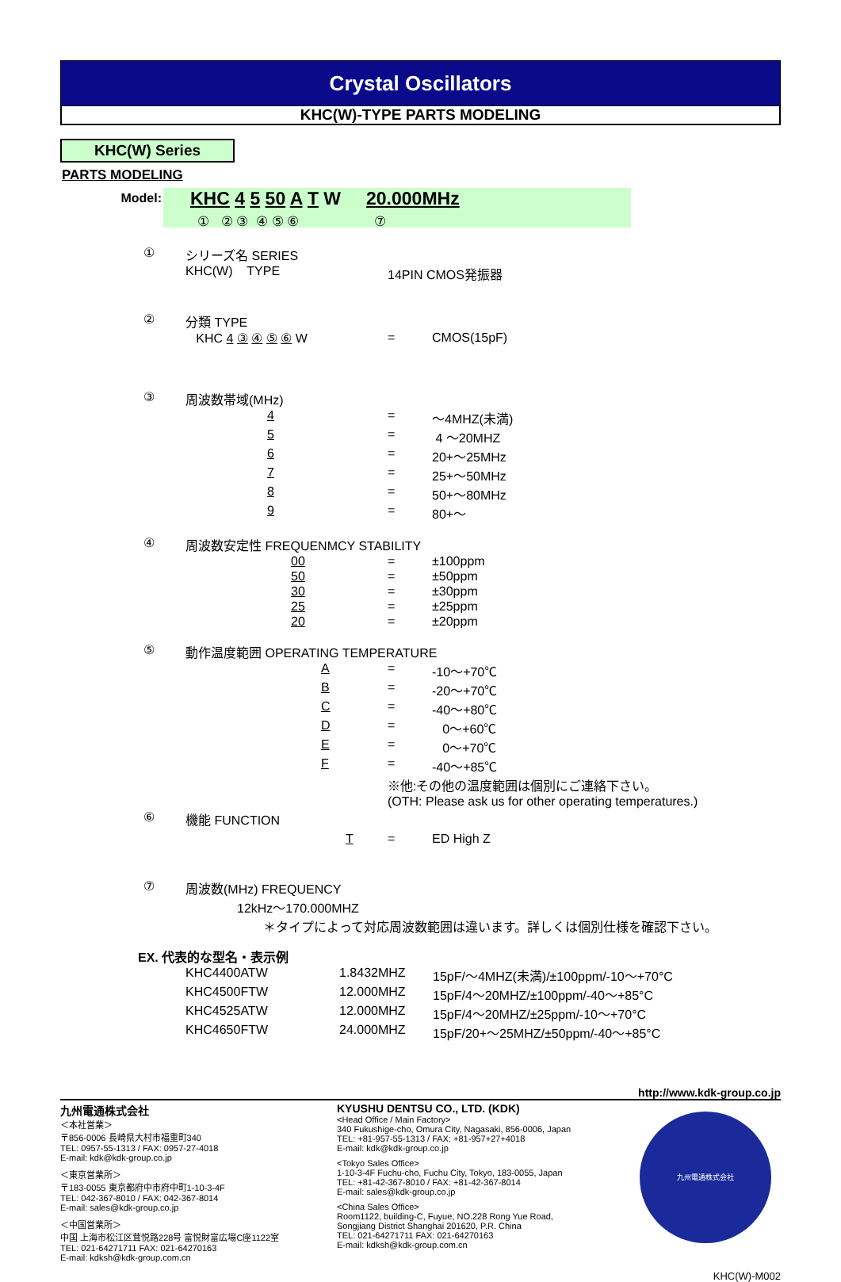Crystal Oscillators
KHC(W)-TYPE PARTS MODELING
KHC(W) Series
PARTS MODELING
Model:
KHC 4 5 50 A T W 20.000MHz
① ② ③ ④ ⑤ ⑥ ⑦
| ① | シリーズ名 SERIES | | |
| | KHC(W) TYPE | 14PIN CMOS発振器 | |
| ② | 分類 TYPE | | |
| | KHC 4 ③ ④ ⑤ ⑥ W | = | CMOS(15pF) |
| ③ | 周波数帯域(MHz) | | |
| | 4 | = | ～4MHZ(未満) |
| | 5 | = | 4 ～20MHZ |
| | 6 | = | 20+～25MHz |
| | 7 | = | 25+～50MHz |
| | 8 | = | 50+～80MHz |
| | 9 | = | 80+～ |
| ④ | 周波数安定性 FREQUENMCY STABILITY | | |
| | 00 | = | ±100ppm |
| | 50 | = | ±50ppm |
| | 30 | = | ±30ppm |
| | 25 | = | ±25ppm |
| | 20 | = | ±20ppm |
| ⑤ | 動作温度範囲 OPERATING TEMPERATURE | | |
| | A | = | -10～+70℃ |
| | B | = | -20～+70℃ |
| | C | = | -40～+80℃ |
| | D | = | 0～+60℃ |
| | E | = | 0～+70℃ |
| | F | = | -40～+85℃ |
| | | ※他:その他の温度範囲は個別にご連絡下さい。 | |
| | | (OTH: Please ask us for other operating temperatures.) | |
| ⑥ | 機能 FUNCTION | | |
| | T | = | ED High Z |
| ⑦ | 周波数(MHz) FREQUENCY | | |
| | 12kHz～170.000MHZ | | |
| | ＊タイプによって対応周波数範囲は違います。詳しくは個別仕様を確認下さい。 | | |
EX. 代表的な型名・表示例
| KHC4400ATW | 1.8432MHZ | 15pF/～4MHZ(未満)/±100ppm/-10～+70°C |
| KHC4500FTW | 12.000MHZ | 15pF/4～20MHZ/±100ppm/-40～+85°C |
| KHC4525ATW | 12.000MHZ | 15pF/4～20MHZ/±25ppm/-10～+70°C |
| KHC4650FTW | 24.000MHZ | 15pF/20+～25MHZ/±50ppm/-40～+85°C |
http://www.kdk-group.co.jp
九州電通株式会社
＜本社営業＞
〒856-0006 長崎県大村市福重町340
TEL: 0957-55-1313 / FAX: 0957-27-4018
E-mail: kdk@kdk-group.co.jp
＜東京営業所＞
〒183-0055 東京都府中市府中町1-10-3-4F
TEL: 042-367-8010 / FAX: 042-367-8014
E-mail: sales@kdk-group.co.jp
＜中国営業所＞
中国 上海市松江区茸悦路228号 富悦財富広場C座1122室
TEL: 021-64271711 FAX: 021-64270163
E-mail: kdksh@kdk-group.com.cn
KYUSHU DENTSU CO., LTD. (KDK)
<Head Office / Main Factory>
340 Fukushige-cho, Omura City, Nagasaki, 856-0006, Japan
TEL: +81-957-55-1313 / FAX: +81-957+27+4018
E-mail: kdk@kdk-group.co.jp
<Tokyo Sales Office>
1-10-3-4F Fuchu-cho, Fuchu City, Tokyo, 183-0055, Japan
TEL: +81-42-367-8010 / FAX: +81-42-367-8014
E-mail: sales@kdk-group.co.jp
<China Sales Office>
Room1122, building-C, Fuyue, NO.228 Rong Yue Road,
Songjiang District Shanghai 201620, P.R. China
TEL: 021-64271711 FAX: 021-64270163
E-mail: kdksh@kdk-group.com.cn
九州電通株式会社
KHC(W)-M002